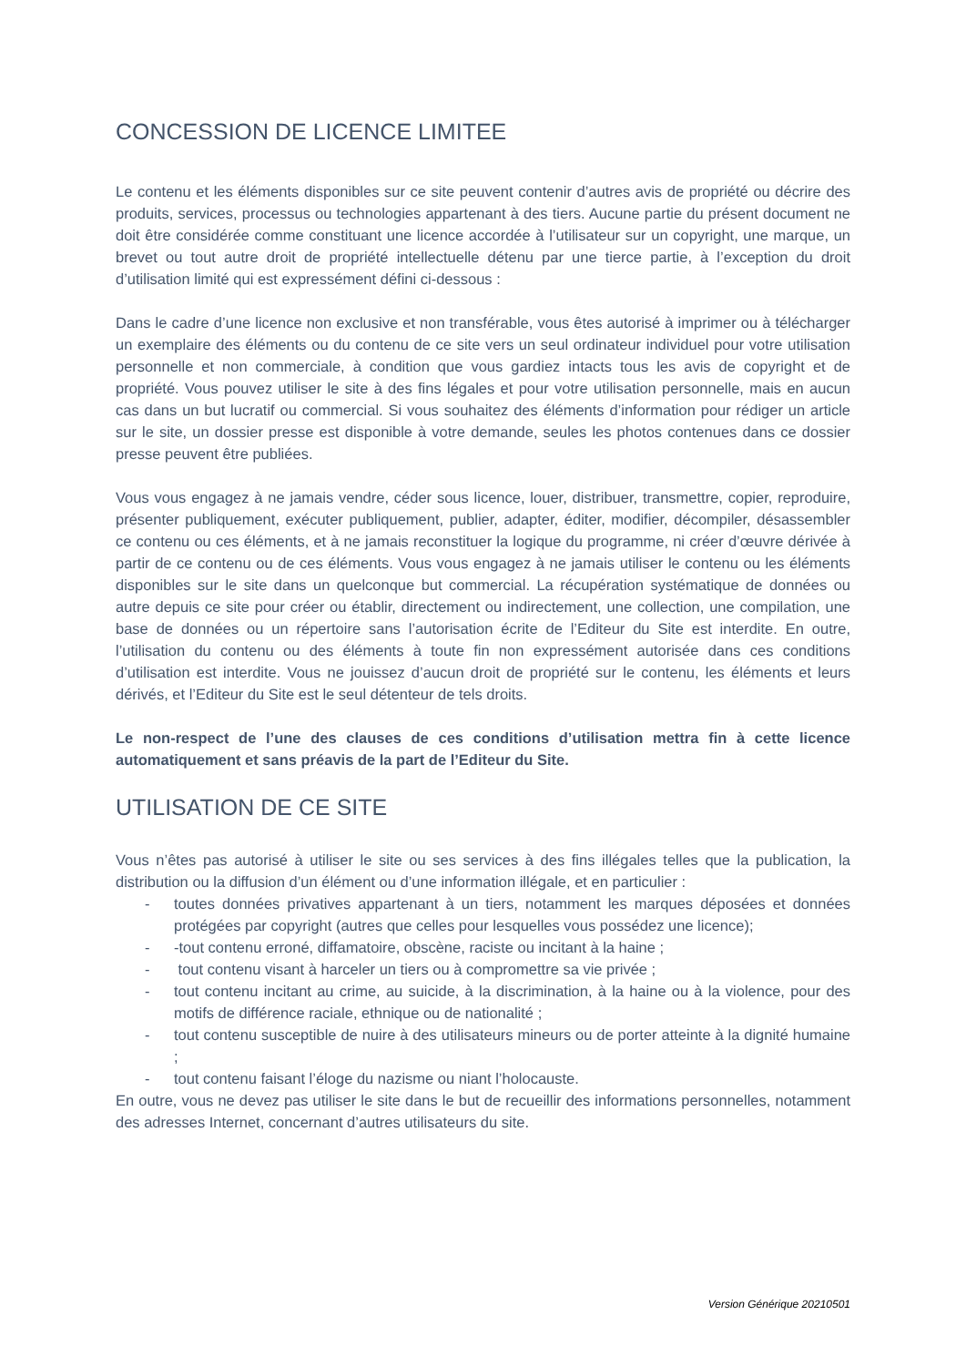CONCESSION DE LICENCE LIMITEE
Le contenu et les éléments disponibles sur ce site peuvent contenir d’autres avis de propriété ou décrire des produits, services, processus ou technologies appartenant à des tiers. Aucune partie du présent document ne doit être considérée comme constituant une licence accordée à l’utilisateur sur un copyright, une marque, un brevet ou tout autre droit de propriété intellectuelle détenu par une tierce partie, à l’exception du droit d’utilisation limité qui est expressément défini ci-dessous :
Dans le cadre d’une licence non exclusive et non transférable, vous êtes autorisé à imprimer ou à télécharger un exemplaire des éléments ou du contenu de ce site vers un seul ordinateur individuel pour votre utilisation personnelle et non commerciale, à condition que vous gardiez intacts tous les avis de copyright et de propriété. Vous pouvez utiliser le site à des fins légales et pour votre utilisation personnelle, mais en aucun cas dans un but lucratif ou commercial. Si vous souhaitez des éléments d’information pour rédiger un article sur le site, un dossier presse est disponible à votre demande, seules les photos contenues dans ce dossier presse peuvent être publiées.
Vous vous engagez à ne jamais vendre, céder sous licence, louer, distribuer, transmettre, copier, reproduire, présenter publiquement, exécuter publiquement, publier, adapter, éditer, modifier, décompiler, désassembler ce contenu ou ces éléments, et à ne jamais reconstituer la logique du programme, ni créer d’œuvre dérivée à partir de ce contenu ou de ces éléments. Vous vous engagez à ne jamais utiliser le contenu ou les éléments disponibles sur le site dans un quelconque but commercial. La récupération systématique de données ou autre depuis ce site pour créer ou établir, directement ou indirectement, une collection, une compilation, une base de données ou un répertoire sans l’autorisation écrite de l’Editeur du Site est interdite. En outre, l’utilisation du contenu ou des éléments à toute fin non expressément autorisée dans ces conditions d’utilisation est interdite. Vous ne jouissez d’aucun droit de propriété sur le contenu, les éléments et leurs dérivés, et l’Editeur du Site est le seul détenteur de tels droits.
Le non-respect de l’une des clauses de ces conditions d’utilisation mettra fin à cette licence automatiquement et sans préavis de la part de l’Editeur du Site.
UTILISATION DE CE SITE
Vous n’êtes pas autorisé à utiliser le site ou ses services à des fins illégales telles que la publication, la distribution ou la diffusion d’un élément ou d’une information illégale, et en particulier :
- toutes données privatives appartenant à un tiers, notamment les marques déposées et données protégées par copyright (autres que celles pour lesquelles vous possédez une licence);
- -tout contenu erroné, diffamatoire, obscène, raciste ou incitant à la haine ;
- tout contenu visant à harceler un tiers ou à compromettre sa vie privée ;
- tout contenu incitant au crime, au suicide, à la discrimination, à la haine ou à la violence, pour des motifs de différence raciale, ethnique ou de nationalité ;
- tout contenu susceptible de nuire à des utilisateurs mineurs ou de porter atteinte à la dignité humaine ;
- tout contenu faisant l’éloge du nazisme ou niant l’holocauste.
En outre, vous ne devez pas utiliser le site dans le but de recueillir des informations personnelles, notamment des adresses Internet, concernant d’autres utilisateurs du site.
Version Générique 20210501